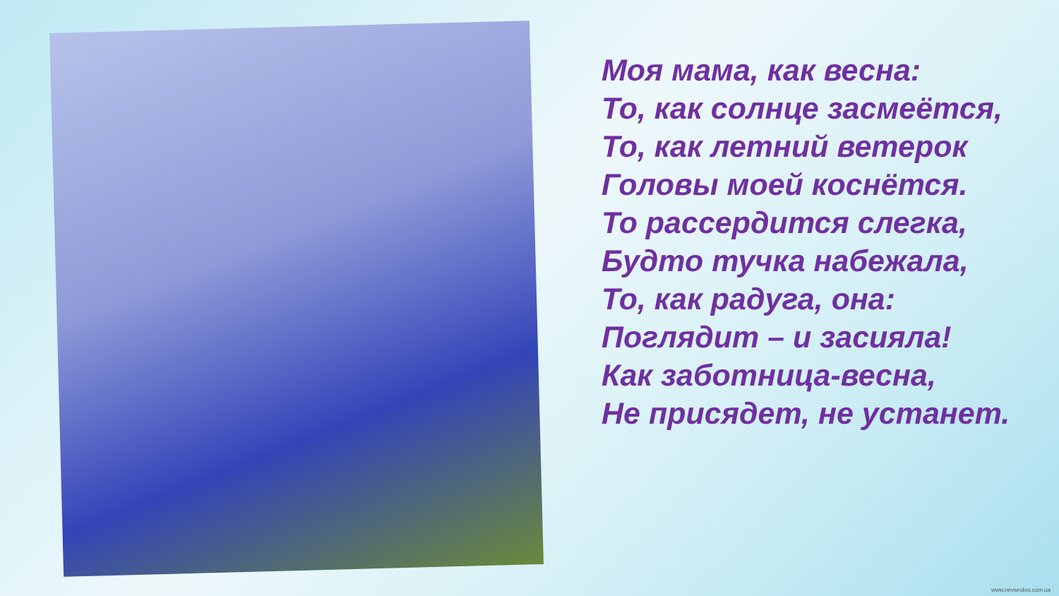Моя мама, как весна:
То, как солнце засмеётся,
То, как летний ветерок
Головы моей коснётся.
То рассердится слегка,
Будто тучка набежала,
То, как радуга, она:
Поглядит – и засияла!
Как заботница-весна,
Не присядет, не устанет.
www.nevseoboi.com.ua